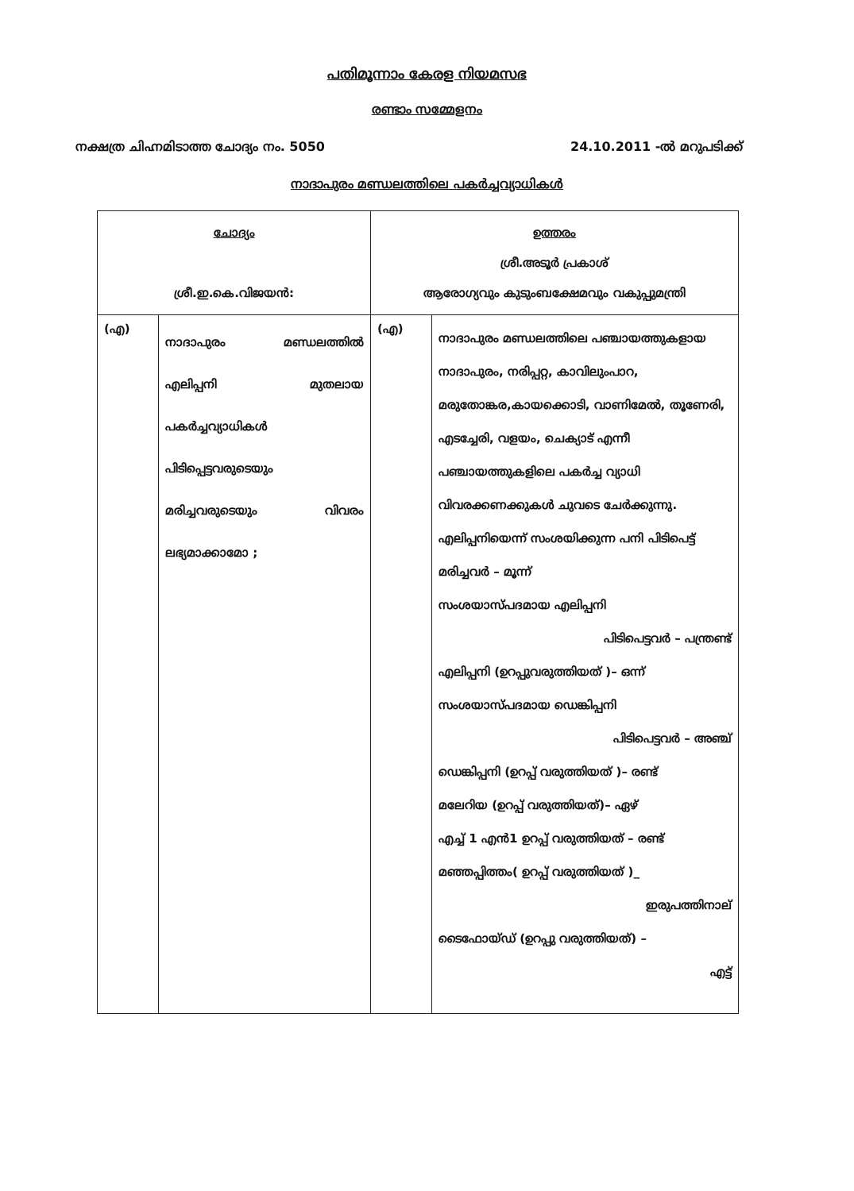പതിമൂന്നാം കേരള നിയമസഭ
രണ്ടാം സമ്മേളനം
നക്ഷത്ര ചിഹ്നമിടാത്ത ചോദ്യം നം. 5050 24.10.2011 -ൽ മറുപടിക്ക്
നാദാപുരം മണ്ഡലത്തിലെ പകർച്ചവ്യാധികൾ
| ചോദ്യം ശ്രീ.ഇ.കെ.വിജയൻ: | | ഉത്തരം ശ്രീ.അടൂർ പ്രകാശ് ആരോഗ്യവും കുടുംബക്ഷേമവും വകുപ്പുമന്ത്രി | |
| (എ) | നാദാപുരം മണ്ഡലത്തിൽ എലിപ്പനി മുതലായ പകർച്ചവ്യാധികൾ പിടിപ്പെട്ടവരുടെയും മരിച്ചവരുടെയും വിവരം ലഭ്യമാക്കാമോ ; | (എ) | നാദാപുരം മണ്ഡലത്തിലെ പഞ്ചായത്തുകളായ നാദാപുരം, നരിപ്പറ്റ, കാവിലുംപാറ, മരുതോങ്കര,കായക്കൊടി, വാണിമേൽ, തൂണേരി, എടച്ചേരി, വളയം, ചെക്യാട് എന്നീ പഞ്ചായത്തുകളിലെ പകർച്ച വ്യാധി വിവരക്കണക്കുകൾ ചുവടെ ചേർക്കുന്നു. എലിപ്പനിയെന്ന് സംശയിക്കുന്ന പനി പിടിപെട്ട് മരിച്ചവർ – മൂന്ന് സംശയാസ്പദമായ എലിപ്പനി പിടിപെട്ടവർ – പന്ത്രണ്ട് എലിപ്പനി (ഉറപ്പുവരുത്തിയത് )– ഒന്ന് സംശയാസ്പദമായ ഡെങ്കിപ്പനി പിടിപെട്ടവർ – അഞ്ച് ഡെങ്കിപ്പനി (ഉറപ്പ് വരുത്തിയത് )– രണ്ട് മലേറിയ (ഉറപ്പ് വരുത്തിയത്)– ഏഴ് എച്ച് 1 എൻ1 ഉറപ്പ് വരുത്തിയത് – രണ്ട് മഞ്ഞപ്പിത്തം( ഉറപ്പ് വരുത്തിയത് )_ ഇരുപത്തിനാല് ടൈഫോയ്ഡ് (ഉറപ്പു വരുത്തിയത്) – എട്ട് |